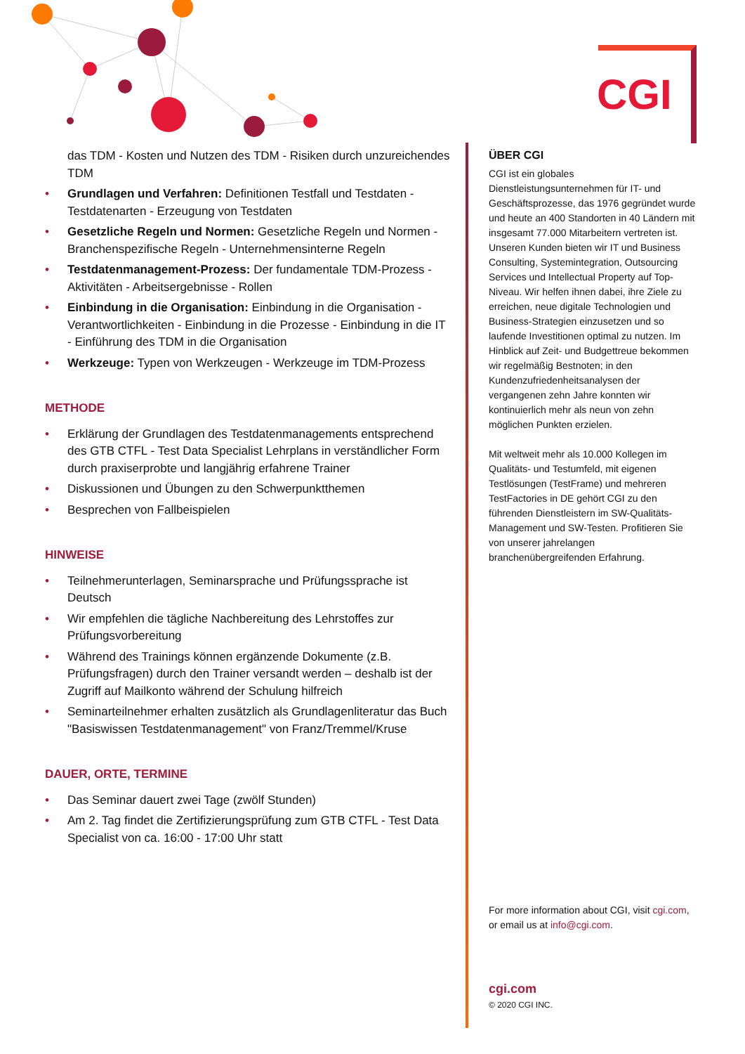CGI
das TDM - Kosten und Nutzen des TDM - Risiken durch unzureichendes TDM
• Grundlagen und Verfahren: Definitionen Testfall und Testdaten - Testdatenarten - Erzeugung von Testdaten
• Gesetzliche Regeln und Normen: Gesetzliche Regeln und Normen - Branchenspezifische Regeln - Unternehmensinterne Regeln
• Testdatenmanagement-Prozess: Der fundamentale TDM-Prozess - Aktivitäten - Arbeitsergebnisse - Rollen
• Einbindung in die Organisation: Einbindung in die Organisation - Verantwortlichkeiten - Einbindung in die Prozesse - Einbindung in die IT - Einführung des TDM in die Organisation
• Werkzeuge: Typen von Werkzeugen - Werkzeuge im TDM-Prozess
METHODE
• Erklärung der Grundlagen des Testdatenmanagements entsprechend des GTB CTFL - Test Data Specialist Lehrplans in verständlicher Form durch praxiserprobte und langjährig erfahrene Trainer
• Diskussionen und Übungen zu den Schwerpunktthemen
• Besprechen von Fallbeispielen
HINWEISE
• Teilnehmerunterlagen, Seminarsprache und Prüfungssprache ist Deutsch
• Wir empfehlen die tägliche Nachbereitung des Lehrstoffes zur Prüfungsvorbereitung
• Während des Trainings können ergänzende Dokumente (z.B. Prüfungsfragen) durch den Trainer versandt werden – deshalb ist der Zugriff auf Mailkonto während der Schulung hilfreich
• Seminarteilnehmer erhalten zusätzlich als Grundlagenliteratur das Buch "Basiswissen Testdatenmanagement" von Franz/Tremmel/Kruse
DAUER, ORTE, TERMINE
• Das Seminar dauert zwei Tage (zwölf Stunden)
• Am 2. Tag findet die Zertifizierungsprüfung zum GTB CTFL - Test Data Specialist von ca. 16:00 - 17:00 Uhr statt
ÜBER CGI
CGI ist ein globales Dienstleistungsunternehmen für IT- und Geschäftsprozesse, das 1976 gegründet wurde und heute an 400 Standorten in 40 Ländern mit insgesamt 77.000 Mitarbeitern vertreten ist. Unseren Kunden bieten wir IT und Business Consulting, Systemintegration, Outsourcing Services und Intellectual Property auf Top-Niveau. Wir helfen ihnen dabei, ihre Ziele zu erreichen, neue digitale Technologien und Business-Strategien einzusetzen und so laufende Investitionen optimal zu nutzen. Im Hinblick auf Zeit- und Budgettreue bekommen wir regelmäßig Bestnoten; in den Kundenzufriedenheitsanalysen der vergangenen zehn Jahre konnten wir kontinuierlich mehr als neun von zehn möglichen Punkten erzielen.
Mit weltweit mehr als 10.000 Kollegen im Qualitäts- und Testumfeld, mit eigenen Testlösungen (TestFrame) und mehreren TestFactories in DE gehört CGI zu den führenden Dienstleistern im SW-Qualitäts-Management und SW-Testen. Profitieren Sie von unserer jahrelangen branchenübergreifenden Erfahrung.
For more information about CGI, visit cgi.com, or email us at info@cgi.com.
cgi.com
© 2020 CGI INC.